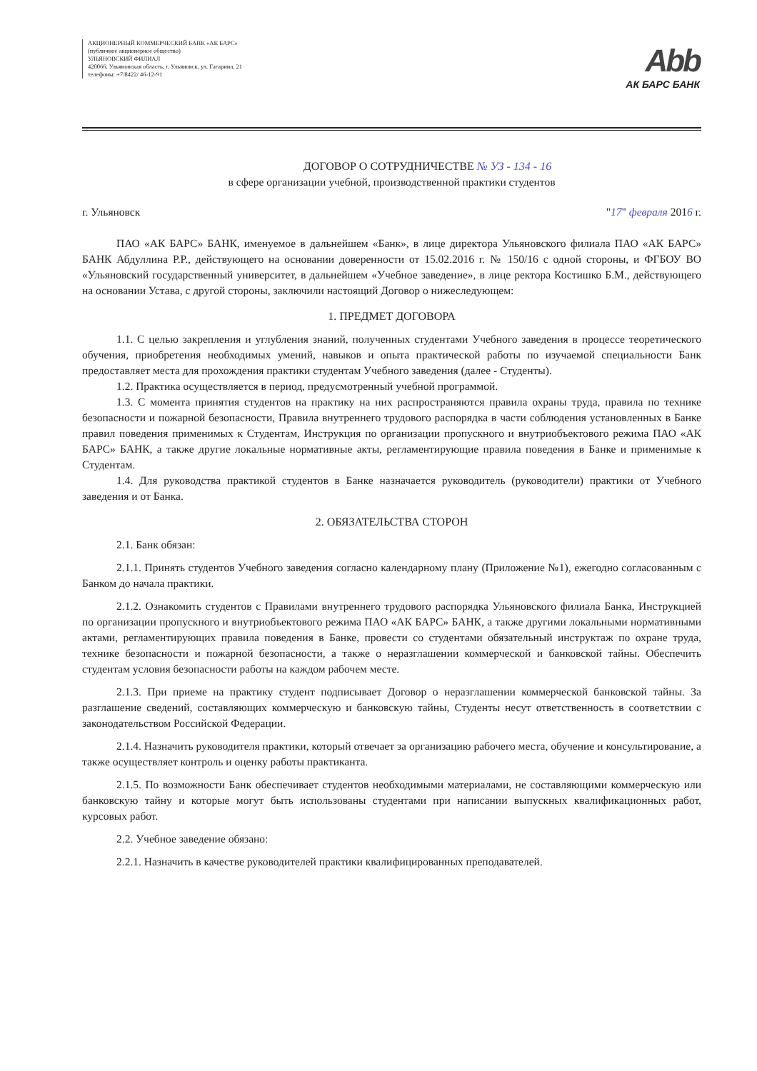АКЦИОНЕРНЫЙ КОММЕРЧЕСКИЙ БАНК «АК БАРС»
(публичное акционерное общество)
УЛЬЯНОВСКИЙ ФИЛИАЛ
420066, Ульяновская область, г. Ульяновск, ул. Гагарина, 21
телефоны: +7/8422/ 46-12-91
Abb
АК БАРС БАНК
ДОГОВОР О СОТРУДНИЧЕСТВЕ № УЗ - 134 - 16
в сфере организации учебной, производственной практики студентов
г. Ульяновск "17" февраля 2016 г.
ПАО «АК БАРС» БАНК, именуемое в дальнейшем «Банк», в лице директора Ульяновского филиала ПАО «АК БАРС» БАНК Абдуллина Р.Р., действующего на основании доверенности от 15.02.2016 г. № 150/16 с одной стороны, и ФГБОУ ВО «Ульяновский государственный университет, в дальнейшем «Учебное заведение», в лице ректора Костишко Б.М., действующего на основании Устава, с другой стороны, заключили настоящий Договор о нижеследующем:
1. ПРЕДМЕТ ДОГОВОРА
1.1. С целью закрепления и углубления знаний, полученных студентами Учебного заведения в процессе теоретического обучения, приобретения необходимых умений, навыков и опыта практической работы по изучаемой специальности Банк предоставляет места для прохождения практики студентам Учебного заведения (далее - Студенты).
1.2. Практика осуществляется в период, предусмотренный учебной программой.
1.3. С момента принятия студентов на практику на них распространяются правила охраны труда, правила по технике безопасности и пожарной безопасности, Правила внутреннего трудового распорядка в части соблюдения установленных в Банке правил поведения применимых к Студентам, Инструкция по организации пропускного и внутриобъектового режима ПАО «АК БАРС» БАНК, а также другие локальные нормативные акты, регламентирующие правила поведения в Банке и применимые к Студентам.
1.4. Для руководства практикой студентов в Банке назначается руководитель (руководители) практики от Учебного заведения и от Банка.
2. ОБЯЗАТЕЛЬСТВА СТОРОН
2.1. Банк обязан:
2.1.1. Принять студентов Учебного заведения согласно календарному плану (Приложение №1), ежегодно согласованным с Банком до начала практики.
2.1.2. Ознакомить студентов с Правилами внутреннего трудового распорядка Ульяновского филиала Банка, Инструкцией по организации пропускного и внутриобъектового режима ПАО «АК БАРС» БАНК, а также другими локальными нормативными актами, регламентирующих правила поведения в Банке, провести со студентами обязательный инструктаж по охране труда, технике безопасности и пожарной безопасности, а также о неразглашении коммерческой и банковской тайны. Обеспечить студентам условия безопасности работы на каждом рабочем месте.
2.1.3. При приеме на практику студент подписывает Договор о неразглашении коммерческой банковской тайны. За разглашение сведений, составляющих коммерческую и банковскую тайны, Студенты несут ответственность в соответствии с законодательством Российской Федерации.
2.1.4. Назначить руководителя практики, который отвечает за организацию рабочего места, обучение и консультирование, а также осуществляет контроль и оценку работы практиканта.
2.1.5. По возможности Банк обеспечивает студентов необходимыми материалами, не составляющими коммерческую или банковскую тайну и которые могут быть использованы студентами при написании выпускных квалификационных работ, курсовых работ.
2.2. Учебное заведение обязано:
2.2.1. Назначить в качестве руководителей практики квалифицированных преподавателей.